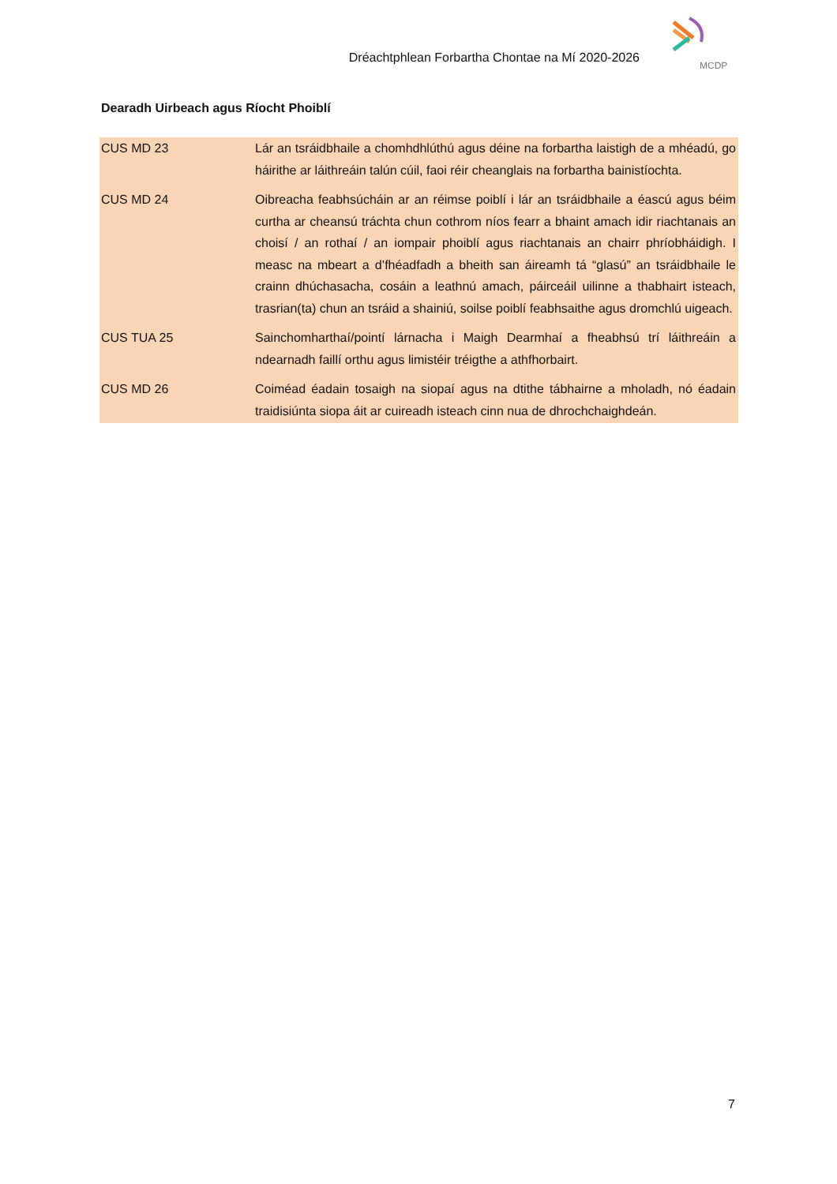Dréachtphlean Forbartha Chontae na Mí 2020-2026
MCDP
Dearadh Uirbeach agus Ríocht Phoiblí
| CUS MD 23 | Lár an tsráidbhaile a chomhdhlúthú agus déine na forbartha laistigh de a mhéadú, go háirithe ar láithreáin talún cúil, faoi réir cheanglais na forbartha bainistíochta. |
| CUS MD 24 | Oibreacha feabhsúcháin ar an réimse poiblí i lár an tsráidbhaile a éascú agus béim curtha ar cheansú tráchta chun cothrom níos fearr a bhaint amach idir riachtanais an choisí / an rothaí / an iompair phoiblí agus riachtanais an chairr phríobháidigh. I measc na mbeart a d’fhéadfadh a bheith san áireamh tá “glasú” an tsráidbhaile le crainn dhúchasacha, cosáin a leathnú amach, páirceáil uilinne a thabhairt isteach, trasrian(ta) chun an tsráid a shainiú, soilse poiblí feabhsaithe agus dromchlú uigeach. |
| CUS TUA 25 | Sainchomharthaí/pointí lárnacha i Maigh Dearmhaí a fheabhsú trí láithreáin a ndearnadh faillí orthu agus limistéir tréigthe a athfhorbairt. |
| CUS MD 26 | Coiméad éadain tosaigh na siopaí agus na dtithe tábhairne a mholadh, nó éadain traidisiúnta siopa áit ar cuireadh isteach cinn nua de dhrochchaighdeán. |
7